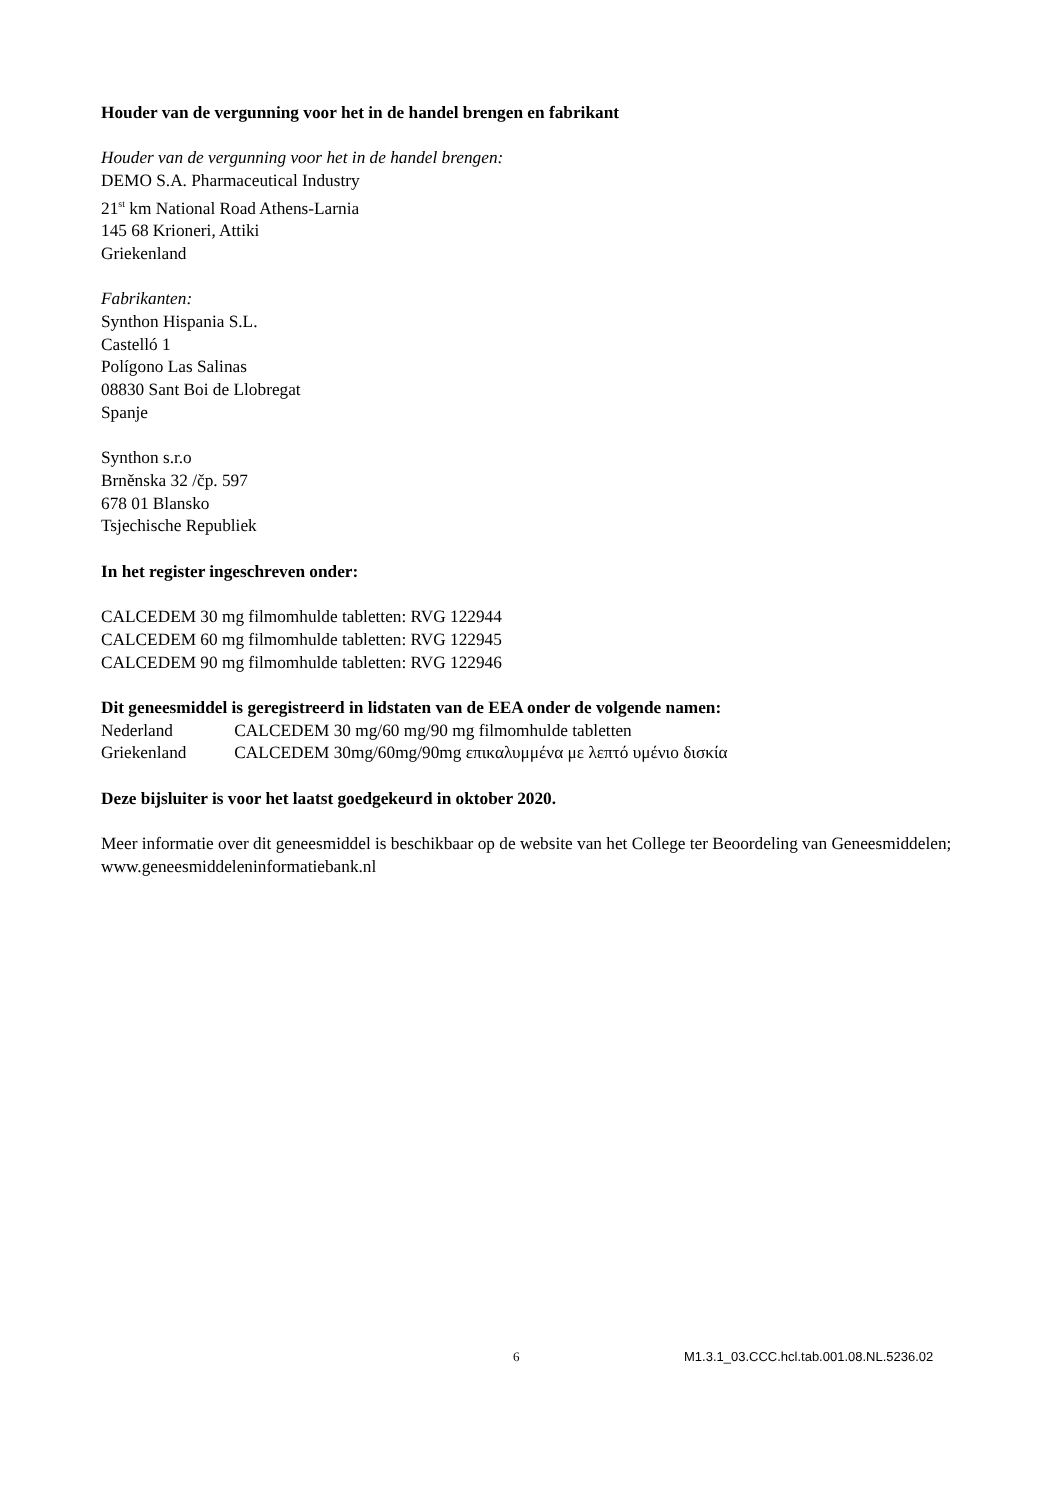Houder van de vergunning voor het in de handel brengen en fabrikant
Houder van de vergunning voor het in de handel brengen:
DEMO S.A. Pharmaceutical Industry
21<sup>st</sup> km National Road Athens-Larnia
145 68 Krioneri, Attiki
Griekenland
Fabrikanten:
Synthon Hispania S.L.
Castelló 1
Polígono Las Salinas
08830 Sant Boi de Llobregat
Spanje
Synthon s.r.o
Brněnska 32 /čp. 597
678 01 Blansko
Tsjechische Republiek
In het register ingeschreven onder:
CALCEDEM 30 mg filmomhulde tabletten: RVG 122944
CALCEDEM 60 mg filmomhulde tabletten: RVG 122945
CALCEDEM 90 mg filmomhulde tabletten: RVG 122946
Dit geneesmiddel is geregistreerd in lidstaten van de EEA onder de volgende namen:
Nederland CALCEDEM 30 mg/60 mg/90 mg filmomhulde tabletten
Griekenland CALCEDEM 30mg/60mg/90mg επικαλυμμένα με λεπτό υμένιο δισκία
Deze bijsluiter is voor het laatst goedgekeurd in oktober 2020.
Meer informatie over dit geneesmiddel is beschikbaar op de website van het College ter Beoordeling van Geneesmiddelen; www.geneesmiddeleninformatiebank.nl
6 M1.3.1_03.CCC.hcl.tab.001.08.NL.5236.02